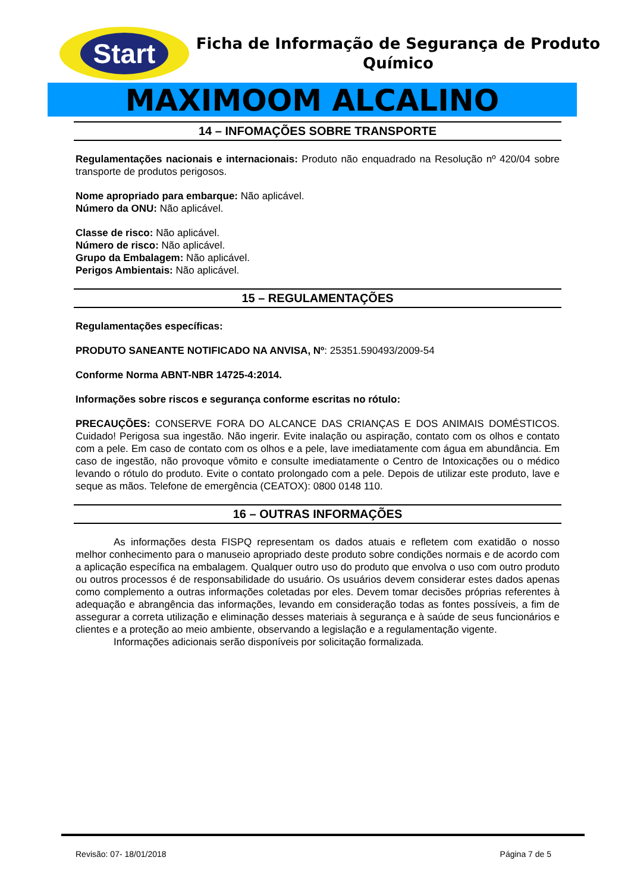Start
Ficha de Informação de Segurança de Produto Químico
MAXIMOOM ALCALINO
14 – INFOMAÇÕES SOBRE TRANSPORTE
Regulamentações nacionais e internacionais: Produto não enquadrado na Resolução nº 420/04 sobre transporte de produtos perigosos.
Nome apropriado para embarque: Não aplicável.
Número da ONU: Não aplicável.
Classe de risco: Não aplicável.
Número de risco: Não aplicável.
Grupo da Embalagem: Não aplicável.
Perigos Ambientais: Não aplicável.
15 – REGULAMENTAÇÕES
Regulamentações específicas:
PRODUTO SANEANTE NOTIFICADO NA ANVISA, Nº: 25351.590493/2009-54
Conforme Norma ABNT-NBR 14725-4:2014.
Informações sobre riscos e segurança conforme escritas no rótulo:
PRECAUÇÕES: CONSERVE FORA DO ALCANCE DAS CRIANÇAS E DOS ANIMAIS DOMÉSTICOS. Cuidado! Perigosa sua ingestão. Não ingerir. Evite inalação ou aspiração, contato com os olhos e contato com a pele. Em caso de contato com os olhos e a pele, lave imediatamente com água em abundância. Em caso de ingestão, não provoque vômito e consulte imediatamente o Centro de Intoxicações ou o médico levando o rótulo do produto. Evite o contato prolongado com a pele. Depois de utilizar este produto, lave e seque as mãos. Telefone de emergência (CEATOX): 0800 0148 110.
16 – OUTRAS INFORMAÇÕES
As informações desta FISPQ representam os dados atuais e refletem com exatidão o nosso melhor conhecimento para o manuseio apropriado deste produto sobre condições normais e de acordo com a aplicação específica na embalagem. Qualquer outro uso do produto que envolva o uso com outro produto ou outros processos é de responsabilidade do usuário. Os usuários devem considerar estes dados apenas como complemento a outras informações coletadas por eles. Devem tomar decisões próprias referentes à adequação e abrangência das informações, levando em consideração todas as fontes possíveis, a fim de assegurar a correta utilização e eliminação desses materiais à segurança e à saúde de seus funcionários e clientes e a proteção ao meio ambiente, observando a legislação e a regulamentação vigente.
Informações adicionais serão disponíveis por solicitação formalizada.
Revisão: 07- 18/01/2018 Página 7 de 5